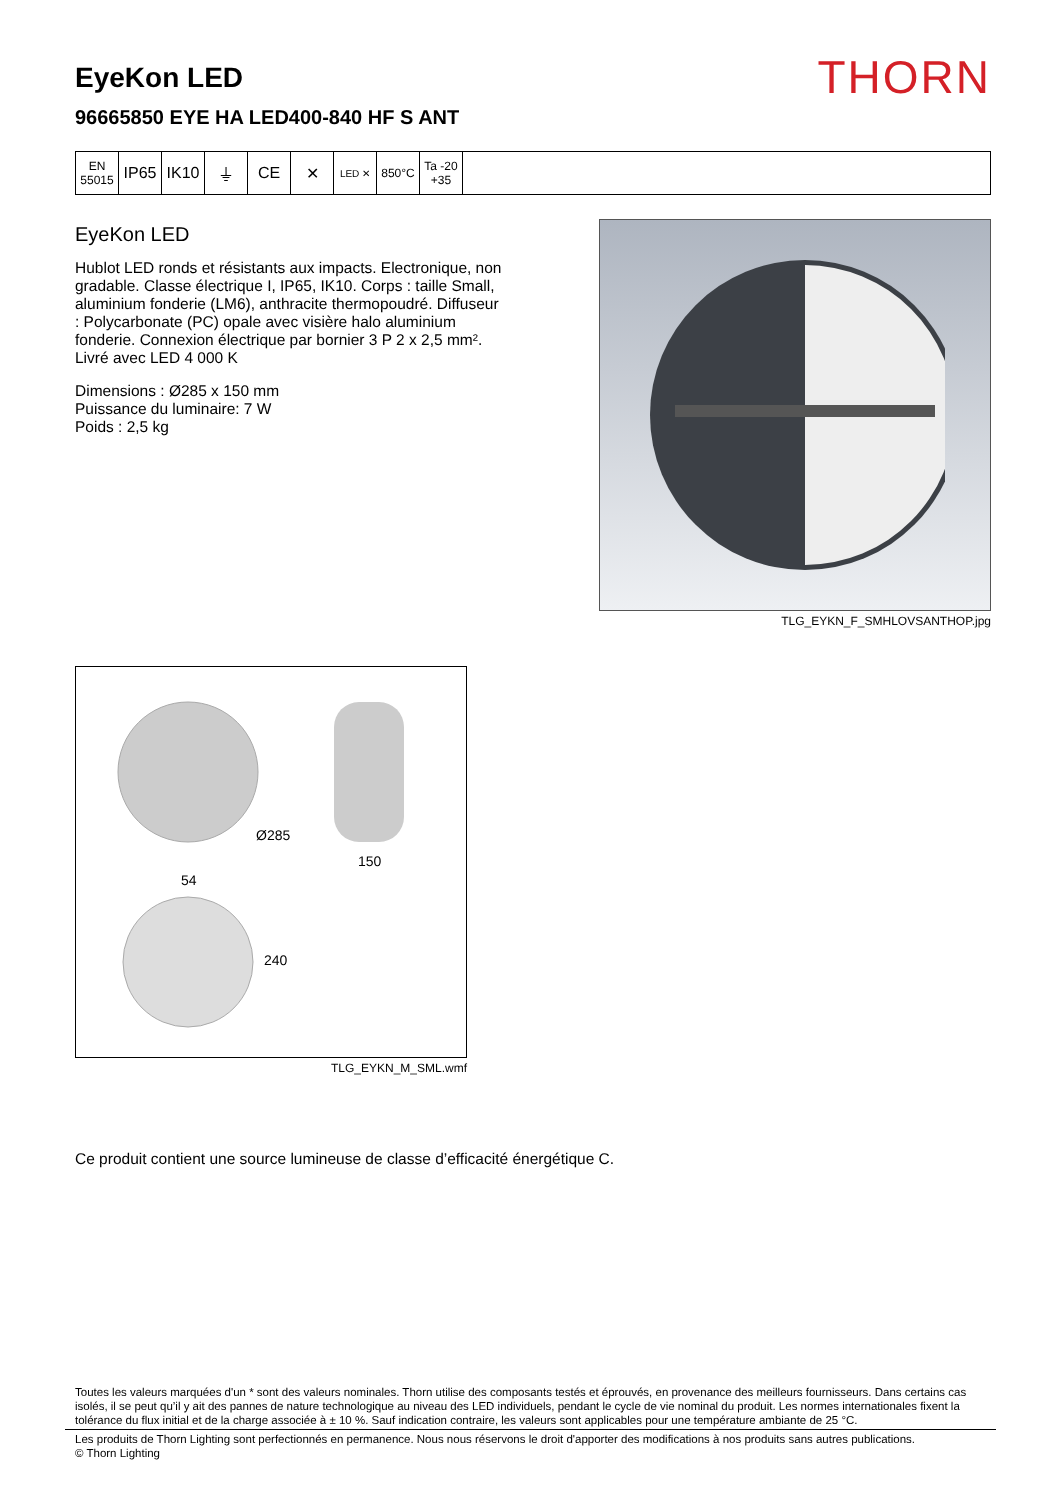EyeKon LED
96665850 EYE HA LED400-840 HF S ANT
THORN
| EN 55015 | IP65 | IK10 | ⏚ | CE | ✕ | LED ✕ | 850°C | Ta -20 +35 | |
EyeKon LED
Hublot LED ronds et résistants aux impacts. Electronique, non gradable. Classe électrique I, IP65, IK10. Corps : taille Small, aluminium fonderie (LM6), anthracite thermopoudré. Diffuseur : Polycarbonate (PC) opale avec visière halo aluminium fonderie. Connexion électrique par bornier 3 P 2 x 2,5 mm². Livré avec LED 4 000 K
Dimensions : Ø285 x 150 mm
Puissance du luminaire: 7 W
Poids : 2,5 kg
TLG_EYKN_F_SMHLOVSANTHOP.jpg
Ø285
150
54
240
TLG_EYKN_M_SML.wmf
Ce produit contient une source lumineuse de classe d’efficacité énergétique C.
Toutes les valeurs marquées d'un * sont des valeurs nominales. Thorn utilise des composants testés et éprouvés, en provenance des meilleurs fournisseurs. Dans certains cas isolés, il se peut qu’il y ait des pannes de nature technologique au niveau des LED individuels, pendant le cycle de vie nominal du produit. Les normes internationales fixent la tolérance du flux initial et de la charge associée à ± 10 %. Sauf indication contraire, les valeurs sont applicables pour une température ambiante de 25 °C.
Les produits de Thorn Lighting sont perfectionnés en permanence. Nous nous réservons le droit d'apporter des modifications à nos produits sans autres publications.
© Thorn Lighting